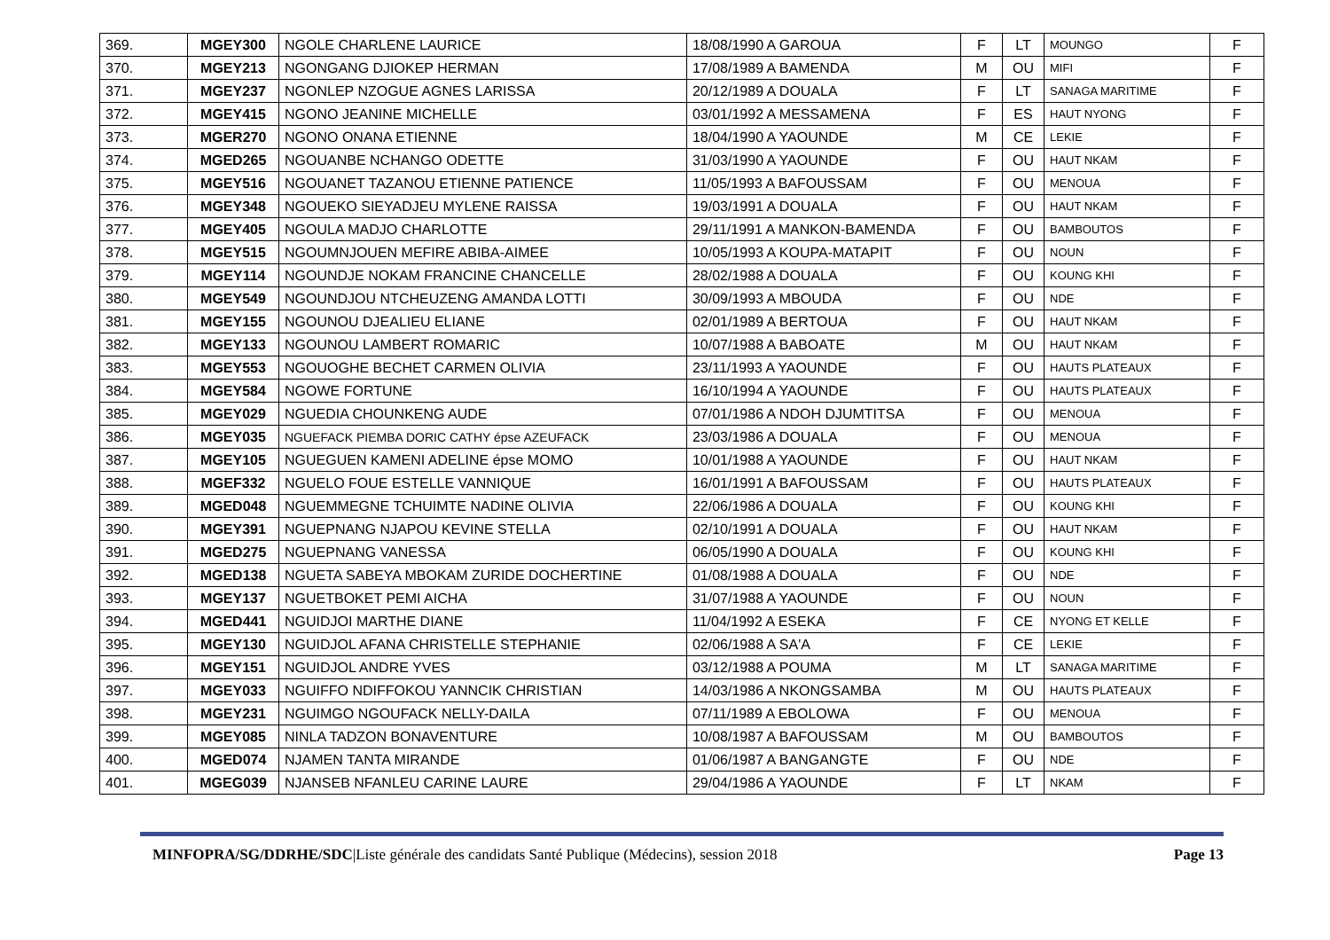| 369. | MGEY300 | NGOLE CHARLENE LAURICE | 18/08/1990 A GAROUA | F | LT | MOUNGO | F |
| 370. | MGEY213 | NGONGANG DJIOKEP HERMAN | 17/08/1989 A BAMENDA | M | OU | MIFI | F |
| 371. | MGEY237 | NGONLEP NZOGUE AGNES LARISSA | 20/12/1989 A DOUALA | F | LT | SANAGA MARITIME | F |
| 372. | MGEY415 | NGONO JEANINE MICHELLE | 03/01/1992 A MESSAMENA | F | ES | HAUT NYONG | F |
| 373. | MGER270 | NGONO ONANA ETIENNE | 18/04/1990 A YAOUNDE | M | CE | LEKIE | F |
| 374. | MGED265 | NGOUANBE NCHANGO ODETTE | 31/03/1990 A YAOUNDE | F | OU | HAUT NKAM | F |
| 375. | MGEY516 | NGOUANET TAZANOU ETIENNE PATIENCE | 11/05/1993 A BAFOUSSAM | F | OU | MENOUA | F |
| 376. | MGEY348 | NGOUEKO SIEYADJEU MYLENE RAISSA | 19/03/1991 A DOUALA | F | OU | HAUT NKAM | F |
| 377. | MGEY405 | NGOULA MADJO CHARLOTTE | 29/11/1991 A MANKON-BAMENDA | F | OU | BAMBOUTOS | F |
| 378. | MGEY515 | NGOUMNJOUEN MEFIRE ABIBA-AIMEE | 10/05/1993 A KOUPA-MATAPIT | F | OU | NOUN | F |
| 379. | MGEY114 | NGOUNDJE NOKAM FRANCINE CHANCELLE | 28/02/1988 A DOUALA | F | OU | KOUNG KHI | F |
| 380. | MGEY549 | NGOUNDJOU NTCHEUZENG AMANDA LOTTI | 30/09/1993 A MBOUDA | F | OU | NDE | F |
| 381. | MGEY155 | NGOUNOU DJEALIEU ELIANE | 02/01/1989 A BERTOUA | F | OU | HAUT NKAM | F |
| 382. | MGEY133 | NGOUNOU LAMBERT ROMARIC | 10/07/1988 A BABOATE | M | OU | HAUT NKAM | F |
| 383. | MGEY553 | NGOUOGHE BECHET CARMEN OLIVIA | 23/11/1993 A YAOUNDE | F | OU | HAUTS PLATEAUX | F |
| 384. | MGEY584 | NGOWE FORTUNE | 16/10/1994 A YAOUNDE | F | OU | HAUTS PLATEAUX | F |
| 385. | MGEY029 | NGUEDIA CHOUNKENG AUDE | 07/01/1986 A NDOH DJUMTITSA | F | OU | MENOUA | F |
| 386. | MGEY035 | NGUEFACK PIEMBA DORIC CATHY épse AZEUFACK | 23/03/1986 A DOUALA | F | OU | MENOUA | F |
| 387. | MGEY105 | NGUEGUEN KAMENI ADELINE épse MOMO | 10/01/1988 A YAOUNDE | F | OU | HAUT NKAM | F |
| 388. | MGEF332 | NGUELO FOUE ESTELLE VANNIQUE | 16/01/1991 A BAFOUSSAM | F | OU | HAUTS PLATEAUX | F |
| 389. | MGED048 | NGUEMMEGNE TCHUIMTE NADINE OLIVIA | 22/06/1986 A DOUALA | F | OU | KOUNG KHI | F |
| 390. | MGEY391 | NGUEPNANG NJAPOU KEVINE STELLA | 02/10/1991 A DOUALA | F | OU | HAUT NKAM | F |
| 391. | MGED275 | NGUEPNANG VANESSA | 06/05/1990 A DOUALA | F | OU | KOUNG KHI | F |
| 392. | MGED138 | NGUETA SABEYA MBOKAM ZURIDE DOCHERTINE | 01/08/1988 A DOUALA | F | OU | NDE | F |
| 393. | MGEY137 | NGUETBOKET PEMI AICHA | 31/07/1988 A YAOUNDE | F | OU | NOUN | F |
| 394. | MGED441 | NGUIDJOI MARTHE DIANE | 11/04/1992 A ESEKA | F | CE | NYONG ET KELLE | F |
| 395. | MGEY130 | NGUIDJOL AFANA CHRISTELLE STEPHANIE | 02/06/1988 A SA'A | F | CE | LEKIE | F |
| 396. | MGEY151 | NGUIDJOL ANDRE YVES | 03/12/1988 A POUMA | M | LT | SANAGA MARITIME | F |
| 397. | MGEY033 | NGUIFFO NDIFFOKOU YANNCIK CHRISTIAN | 14/03/1986 A NKONGSAMBA | M | OU | HAUTS PLATEAUX | F |
| 398. | MGEY231 | NGUIMGO NGOUFACK NELLY-DAILA | 07/11/1989 A EBOLOWA | F | OU | MENOUA | F |
| 399. | MGEY085 | NINLA TADZON BONAVENTURE | 10/08/1987 A BAFOUSSAM | M | OU | BAMBOUTOS | F |
| 400. | MGED074 | NJAMEN TANTA MIRANDE | 01/06/1987 A BANGANGTE | F | OU | NDE | F |
| 401. | MGEG039 | NJANSEB NFANLEU CARINE LAURE | 29/04/1986 A YAOUNDE | F | LT | NKAM | F |
MINFOPRA/SG/DDRHE/SDC|Liste générale des candidats Santé Publique (Médecins), session 2018 Page 13